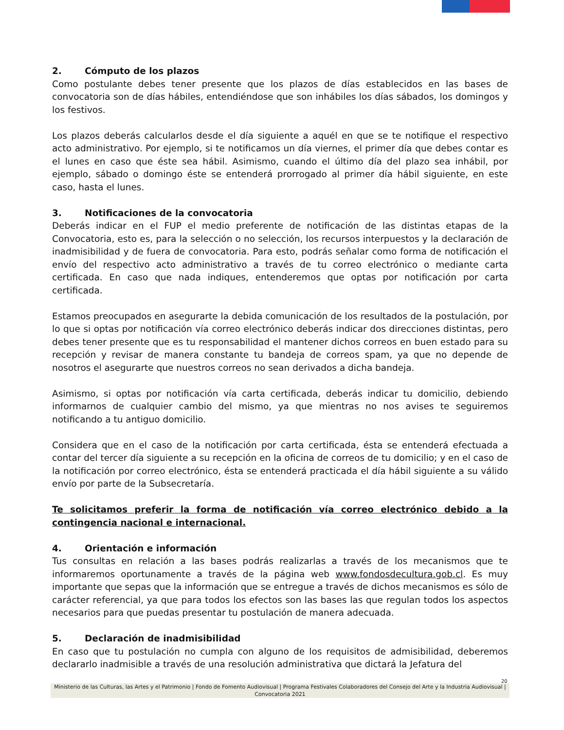2. Cómputo de los plazos
Como postulante debes tener presente que los plazos de días establecidos en las bases de convocatoria son de días hábiles, entendiéndose que son inhábiles los días sábados, los domingos y los festivos.
Los plazos deberás calcularlos desde el día siguiente a aquél en que se te notifique el respectivo acto administrativo. Por ejemplo, si te notificamos un día viernes, el primer día que debes contar es el lunes en caso que éste sea hábil. Asimismo, cuando el último día del plazo sea inhábil, por ejemplo, sábado o domingo éste se entenderá prorrogado al primer día hábil siguiente, en este caso, hasta el lunes.
3. Notificaciones de la convocatoria
Deberás indicar en el FUP el medio preferente de notificación de las distintas etapas de la Convocatoria, esto es, para la selección o no selección, los recursos interpuestos y la declaración de inadmisibilidad y de fuera de convocatoria. Para esto, podrás señalar como forma de notificación el envío del respectivo acto administrativo a través de tu correo electrónico o mediante carta certificada. En caso que nada indiques, entenderemos que optas por notificación por carta certificada.
Estamos preocupados en asegurarte la debida comunicación de los resultados de la postulación, por lo que si optas por notificación vía correo electrónico deberás indicar dos direcciones distintas, pero debes tener presente que es tu responsabilidad el mantener dichos correos en buen estado para su recepción y revisar de manera constante tu bandeja de correos spam, ya que no depende de nosotros el asegurarte que nuestros correos no sean derivados a dicha bandeja.
Asimismo, si optas por notificación vía carta certificada, deberás indicar tu domicilio, debiendo informarnos de cualquier cambio del mismo, ya que mientras no nos avises te seguiremos notificando a tu antiguo domicilio.
Considera que en el caso de la notificación por carta certificada, ésta se entenderá efectuada a contar del tercer día siguiente a su recepción en la oficina de correos de tu domicilio; y en el caso de la notificación por correo electrónico, ésta se entenderá practicada el día hábil siguiente a su válido envío por parte de la Subsecretaría.
Te solicitamos preferir la forma de notificación vía correo electrónico debido a la contingencia nacional e internacional.
4. Orientación e información
Tus consultas en relación a las bases podrás realizarlas a través de los mecanismos que te informaremos oportunamente a través de la página web www.fondosdecultura.gob.cl. Es muy importante que sepas que la información que se entregue a través de dichos mecanismos es sólo de carácter referencial, ya que para todos los efectos son las bases las que regulan todos los aspectos necesarios para que puedas presentar tu postulación de manera adecuada.
5. Declaración de inadmisibilidad
En caso que tu postulación no cumpla con alguno de los requisitos de admisibilidad, deberemos declararlo inadmisible a través de una resolución administrativa que dictará la Jefatura del
20
Ministerio de las Culturas, las Artes y el Patrimonio | Fondo de Fomento Audiovisual | Programa Festivales Colaboradores del Consejo del Arte y la Industria Audiovisual | Convocatoria 2021